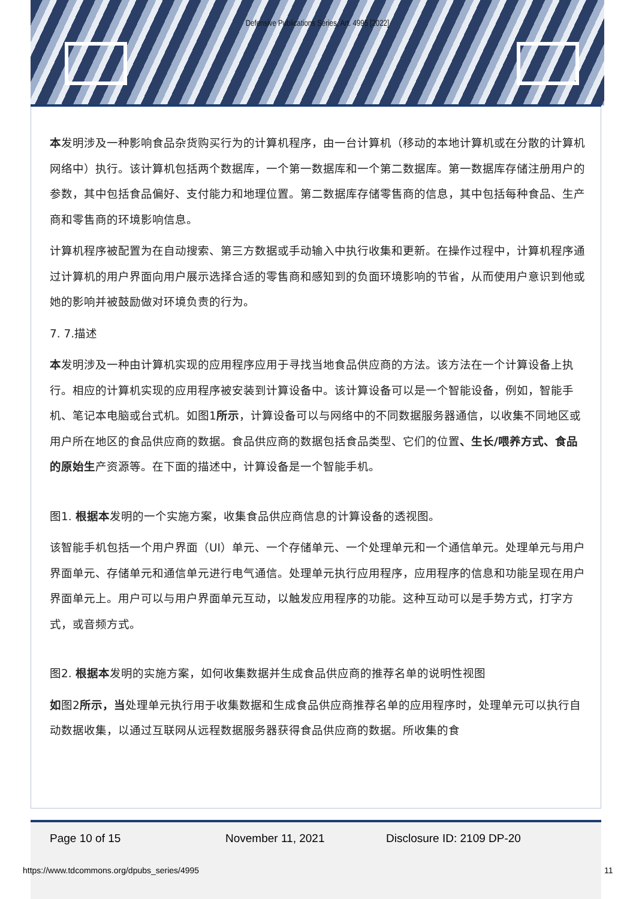Defensive Publications Series, Art. 4995 [2022]
本发明涉及一种影响食品杂货购买行为的计算机程序，由一台计算机（移动的本地计算机或在分散的计算机网络中）执行。该计算机包括两个数据库，一个第一数据库和一个第二数据库。第一数据库存储注册用户的参数，其中包括食品偏好、支付能力和地理位置。第二数据库存储零售商的信息，其中包括每种食品、生产商和零售商的环境影响信息。
计算机程序被配置为在自动搜索、第三方数据或手动输入中执行收集和更新。在操作过程中，计算机程序通过计算机的用户界面向用户展示选择合适的零售商和感知到的负面环境影响的节省，从而使用户意识到他或她的影响并被鼓励做对环境负责的行为。
7. 7.描述
本发明涉及一种由计算机实现的应用程序应用于寻找当地食品供应商的方法。该方法在一个计算设备上执行。相应的计算机实现的应用程序被安装到计算设备中。该计算设备可以是一个智能设备，例如，智能手机、笔记本电脑或台式机。如图1所示，计算设备可以与网络中的不同数据服务器通信，以收集不同地区或用户所在地区的食品供应商的数据。食品供应商的数据包括食品类型、它们的位置、生长/喂养方式、食品的原始生产资源等。在下面的描述中，计算设备是一个智能手机。
图1. 根据本发明的一个实施方案，收集食品供应商信息的计算设备的透视图。
该智能手机包括一个用户界面（UI）单元、一个存储单元、一个处理单元和一个通信单元。处理单元与用户界面单元、存储单元和通信单元进行电气通信。处理单元执行应用程序，应用程序的信息和功能呈现在用户界面单元上。用户可以与用户界面单元互动，以触发应用程序的功能。这种互动可以是手势方式，打字方式，或音频方式。
图2. 根据本发明的实施方案，如何收集数据并生成食品供应商的推荐名单的说明性视图
如图2所示，当处理单元执行用于收集数据和生成食品供应商推荐名单的应用程序时，处理单元可以执行自动数据收集，以通过互联网从远程数据服务器获得食品供应商的数据。所收集的食
Page 10 of 15 November 11, 2021 Disclosure ID: 2109 DP-20
https://www.tdcommons.org/dpubs_series/4995
11